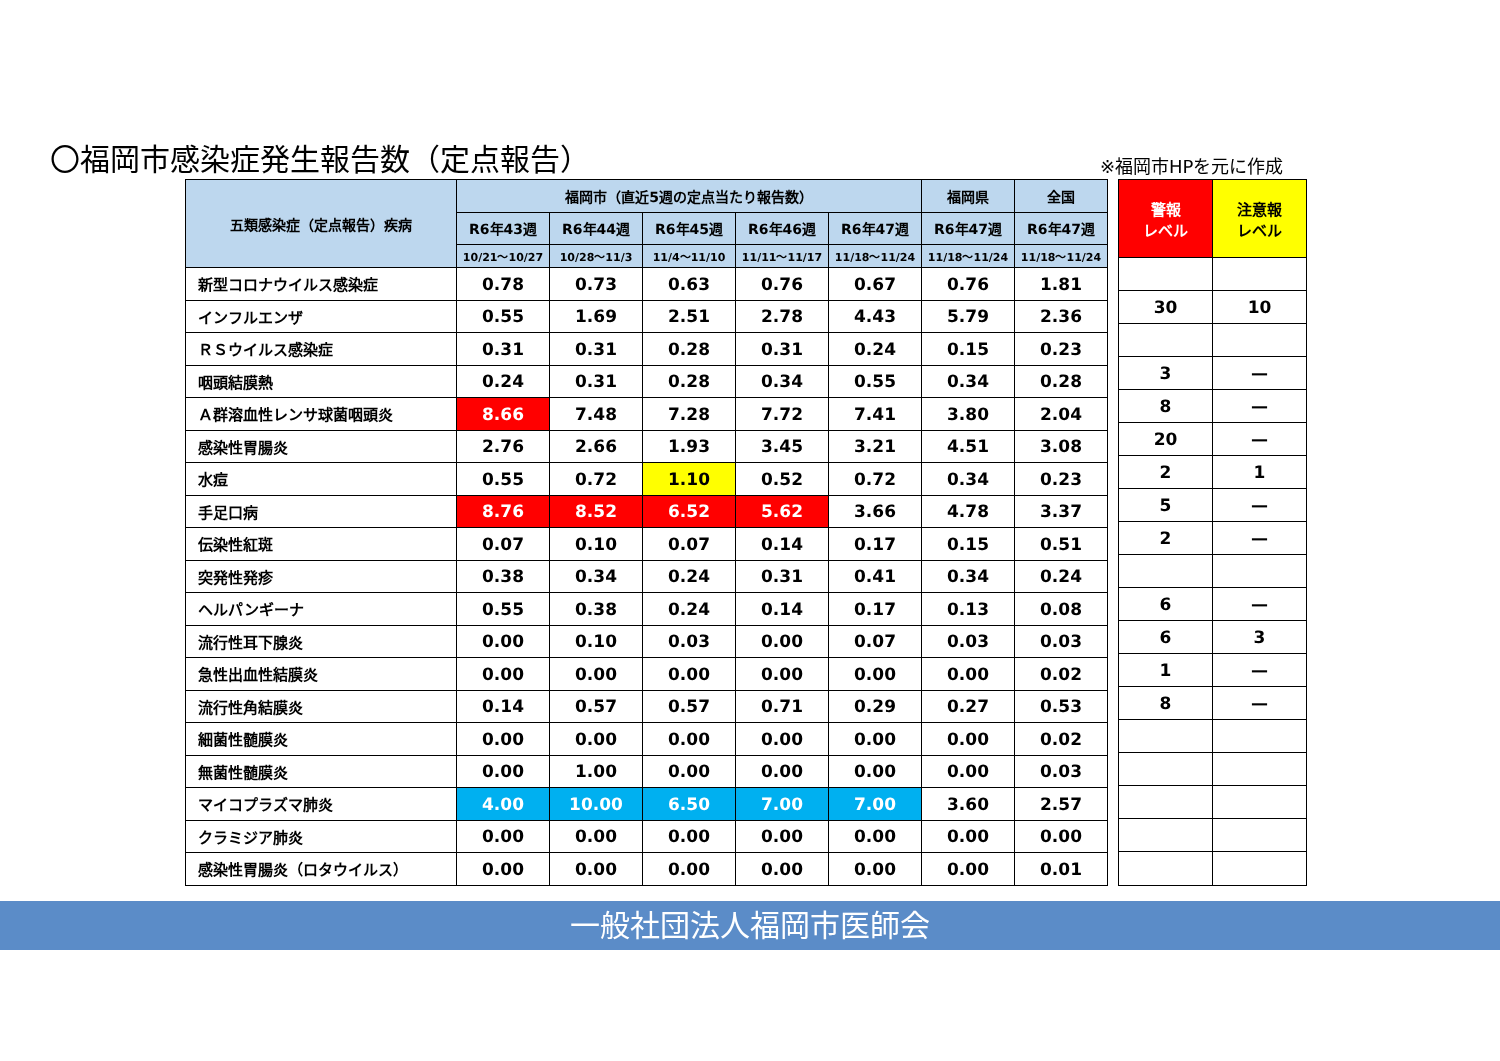〇福岡市感染症発生報告数（定点報告） ※福岡市HPを元に作成
| 五類感染症（定点報告）疾病 | 福岡市（直近5週の定点当たり報告数） | | | | | 福岡県 | 全国 |
| --- | --- | --- | --- | --- | --- | --- | --- |
| | R6年43週 | R6年44週 | R6年45週 | R6年46週 | R6年47週 | R6年47週 | R6年47週 |
| | 10/21～10/27 | 10/28～11/3 | 11/4～11/10 | 11/11～11/17 | 11/18～11/24 | 11/18～11/24 | 11/18～11/24 |
| 新型コロナウイルス感染症 | 0.78 | 0.73 | 0.63 | 0.76 | 0.67 | 0.76 | 1.81 |
| インフルエンザ | 0.55 | 1.69 | 2.51 | 2.78 | 4.43 | 5.79 | 2.36 |
| ＲＳウイルス感染症 | 0.31 | 0.31 | 0.28 | 0.31 | 0.24 | 0.15 | 0.23 |
| 咽頭結膜熱 | 0.24 | 0.31 | 0.28 | 0.34 | 0.55 | 0.34 | 0.28 |
| Ａ群溶血性レンサ球菌咽頭炎 | 8.66 | 7.48 | 7.28 | 7.72 | 7.41 | 3.80 | 2.04 |
| 感染性胃腸炎 | 2.76 | 2.66 | 1.93 | 3.45 | 3.21 | 4.51 | 3.08 |
| 水痘 | 0.55 | 0.72 | 1.10 | 0.52 | 0.72 | 0.34 | 0.23 |
| 手足口病 | 8.76 | 8.52 | 6.52 | 5.62 | 3.66 | 4.78 | 3.37 |
| 伝染性紅斑 | 0.07 | 0.10 | 0.07 | 0.14 | 0.17 | 0.15 | 0.51 |
| 突発性発疹 | 0.38 | 0.34 | 0.24 | 0.31 | 0.41 | 0.34 | 0.24 |
| ヘルパンギーナ | 0.55 | 0.38 | 0.24 | 0.14 | 0.17 | 0.13 | 0.08 |
| 流行性耳下腺炎 | 0.00 | 0.10 | 0.03 | 0.00 | 0.07 | 0.03 | 0.03 |
| 急性出血性結膜炎 | 0.00 | 0.00 | 0.00 | 0.00 | 0.00 | 0.00 | 0.02 |
| 流行性角結膜炎 | 0.14 | 0.57 | 0.57 | 0.71 | 0.29 | 0.27 | 0.53 |
| 細菌性髄膜炎 | 0.00 | 0.00 | 0.00 | 0.00 | 0.00 | 0.00 | 0.02 |
| 無菌性髄膜炎 | 0.00 | 1.00 | 0.00 | 0.00 | 0.00 | 0.00 | 0.03 |
| マイコプラズマ肺炎 | 4.00 | 10.00 | 6.50 | 7.00 | 7.00 | 3.60 | 2.57 |
| クラミジア肺炎 | 0.00 | 0.00 | 0.00 | 0.00 | 0.00 | 0.00 | 0.00 |
| 感染性胃腸炎（ロタウイルス） | 0.00 | 0.00 | 0.00 | 0.00 | 0.00 | 0.00 | 0.01 |
| 警報 レベル | 注意報 レベル |
| --- | --- |
| 30 | 10 |
| 3 | — |
| 8 | — |
| 20 | — |
| 2 | 1 |
| 5 | — |
| 2 | — |
| 6 | — |
| 6 | 3 |
| 1 | — |
| 8 | — |
一般社団法人福岡市医師会